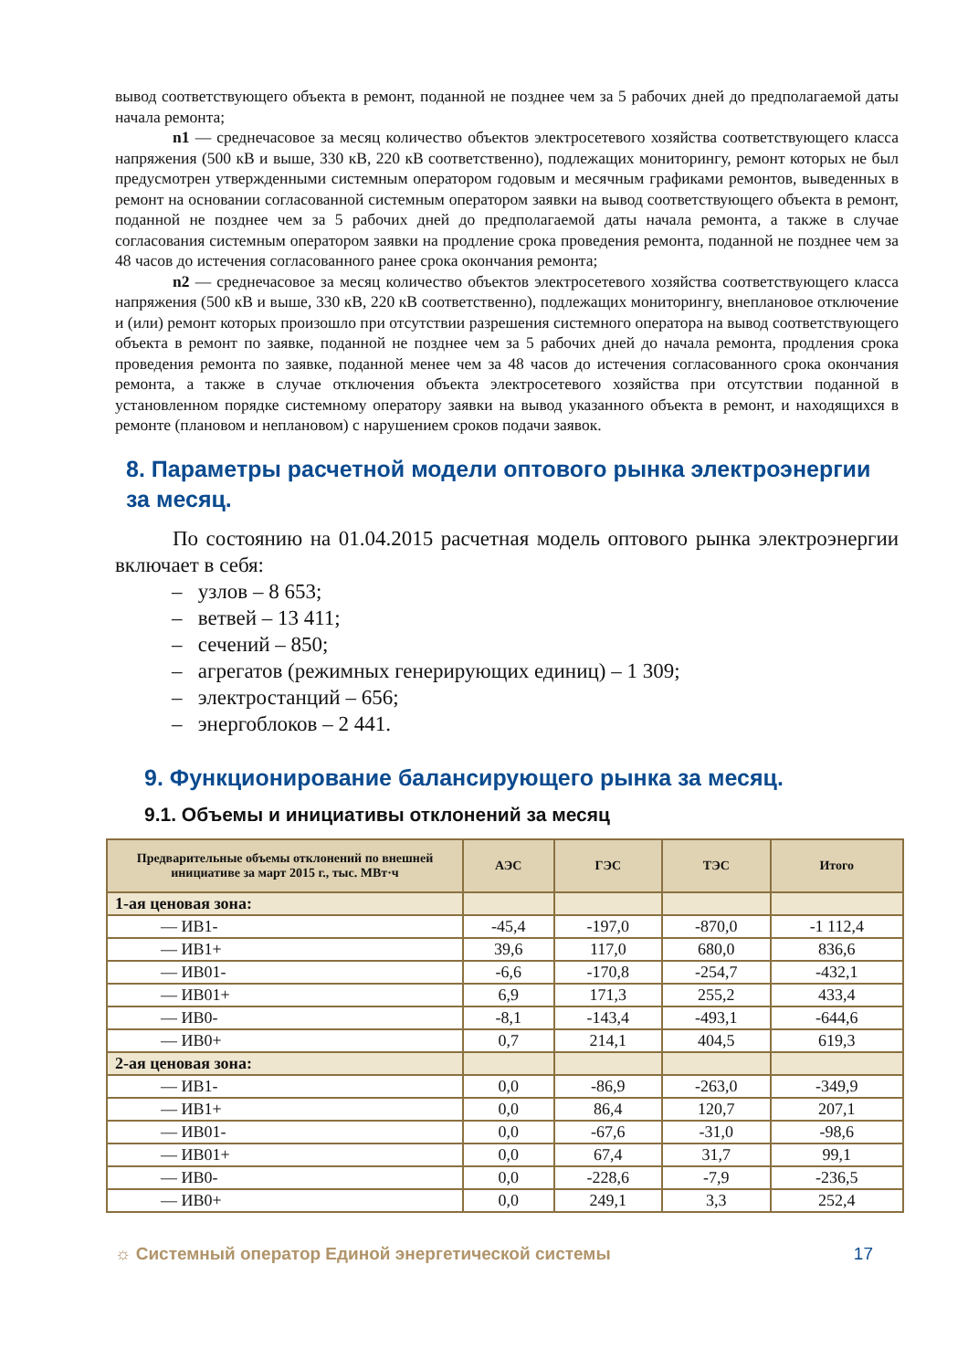вывод соответствующего объекта в ремонт, поданной не позднее чем за 5 рабочих дней до предполагаемой даты начала ремонта;
n1 — среднечасовое за месяц количество объектов электросетевого хозяйства соответствующего класса напряжения (500 кВ и выше, 330 кВ, 220 кВ соответственно), подлежащих мониторингу, ремонт которых не был предусмотрен утвержденными системным оператором годовым и месячным графиками ремонтов, выведенных в ремонт на основании согласованной системным оператором заявки на вывод соответствующего объекта в ремонт, поданной не позднее чем за 5 рабочих дней до предполагаемой даты начала ремонта, а также в случае согласования системным оператором заявки на продление срока проведения ремонта, поданной не позднее чем за 48 часов до истечения согласованного ранее срока окончания ремонта;
n2 — среднечасовое за месяц количество объектов электросетевого хозяйства соответствующего класса напряжения (500 кВ и выше, 330 кВ, 220 кВ соответственно), подлежащих мониторингу, внеплановое отключение и (или) ремонт которых произошло при отсутствии разрешения системного оператора на вывод соответствующего объекта в ремонт по заявке, поданной не позднее чем за 5 рабочих дней до начала ремонта, продления срока проведения ремонта по заявке, поданной менее чем за 48 часов до истечения согласованного срока окончания ремонта, а также в случае отключения объекта электросетевого хозяйства при отсутствии поданной в установленном порядке системному оператору заявки на вывод указанного объекта в ремонт, и находящихся в ремонте (плановом и неплановом) с нарушением сроков подачи заявок.
8. Параметры расчетной модели оптового рынка электроэнергии за месяц.
По состоянию на 01.04.2015 расчетная модель оптового рынка электроэнергии включает в себя:
– узлов – 8 653;
– ветвей – 13 411;
– сечений – 850;
– агрегатов (режимных генерирующих единиц) – 1 309;
– электростанций – 656;
– энергоблоков – 2 441.
9. Функционирование балансирующего рынка за месяц.
9.1. Объемы и инициативы отклонений за месяц
| Предварительные объемы отклонений по внешней инициативе за март 2015 г., тыс. МВт·ч | АЭС | ГЭС | ТЭС | Итого |
| --- | --- | --- | --- | --- |
| 1-ая ценовая зона: | | | | |
| — ИВ1- | -45,4 | -197,0 | -870,0 | -1 112,4 |
| — ИВ1+ | 39,6 | 117,0 | 680,0 | 836,6 |
| — ИВ01- | -6,6 | -170,8 | -254,7 | -432,1 |
| — ИВ01+ | 6,9 | 171,3 | 255,2 | 433,4 |
| — ИВ0- | -8,1 | -143,4 | -493,1 | -644,6 |
| — ИВ0+ | 0,7 | 214,1 | 404,5 | 619,3 |
| 2-ая ценовая зона: | | | | |
| — ИВ1- | 0,0 | -86,9 | -263,0 | -349,9 |
| — ИВ1+ | 0,0 | 86,4 | 120,7 | 207,1 |
| — ИВ01- | 0,0 | -67,6 | -31,0 | -98,6 |
| — ИВ01+ | 0,0 | 67,4 | 31,7 | 99,1 |
| — ИВ0- | 0,0 | -228,6 | -7,9 | -236,5 |
| — ИВ0+ | 0,0 | 249,1 | 3,3 | 252,4 |
☼ Системный оператор Единой энергетической системы 17